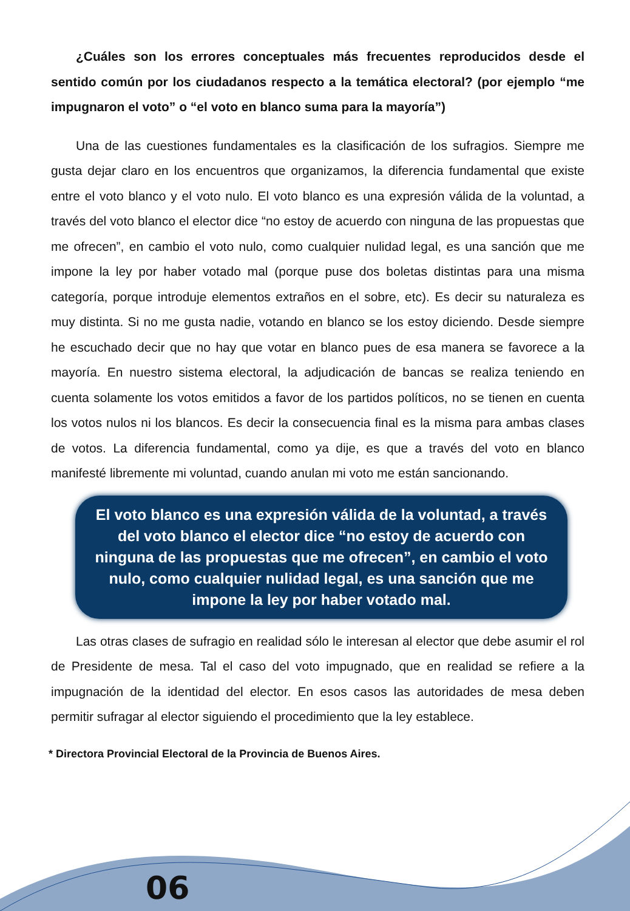¿Cuáles son los errores conceptuales más frecuentes reproducidos desde el sentido común por los ciudadanos respecto a la temática electoral? (por ejemplo “me impugnaron el voto” o “el voto en blanco suma para la mayoría”)
Una de las cuestiones fundamentales es la clasificación de los sufragios. Siempre me gusta dejar claro en los encuentros que organizamos, la diferencia fundamental que existe entre el voto blanco y el voto nulo. El voto blanco es una expresión válida de la voluntad, a través del voto blanco el elector dice “no estoy de acuerdo con ninguna de las propuestas que me ofrecen”, en cambio el voto nulo, como cualquier nulidad legal, es una sanción que me impone la ley por haber votado mal (porque puse dos boletas distintas para una misma categoría, porque introduje elementos extraños en el sobre, etc). Es decir su naturaleza es muy distinta. Si no me gusta nadie, votando en blanco se los estoy diciendo. Desde siempre he escuchado decir que no hay que votar en blanco pues de esa manera se favorece a la mayoría. En nuestro sistema electoral, la adjudicación de bancas se realiza teniendo en cuenta solamente los votos emitidos a favor de los partidos políticos, no se tienen en cuenta los votos nulos ni los blancos. Es decir la consecuencia final es la misma para ambas clases de votos. La diferencia fundamental, como ya dije, es que a través del voto en blanco manifesté libremente mi voluntad, cuando anulan mi voto me están sancionando.
El voto blanco es una expresión válida de la voluntad, a través del voto blanco el elector dice “no estoy de acuerdo con ninguna de las propuestas que me ofrecen”, en cambio el voto nulo, como cualquier nulidad legal, es una sanción que me impone la ley por haber votado mal.
Las otras clases de sufragio en realidad sólo le interesan al elector que debe asumir el rol de Presidente de mesa. Tal el caso del voto impugnado, que en realidad se refiere a la impugnación de la identidad del elector. En esos casos las autoridades de mesa deben permitir sufragar al elector siguiendo el procedimiento que la ley establece.
* Directora Provincial Electoral de la Provincia de Buenos Aires.
06